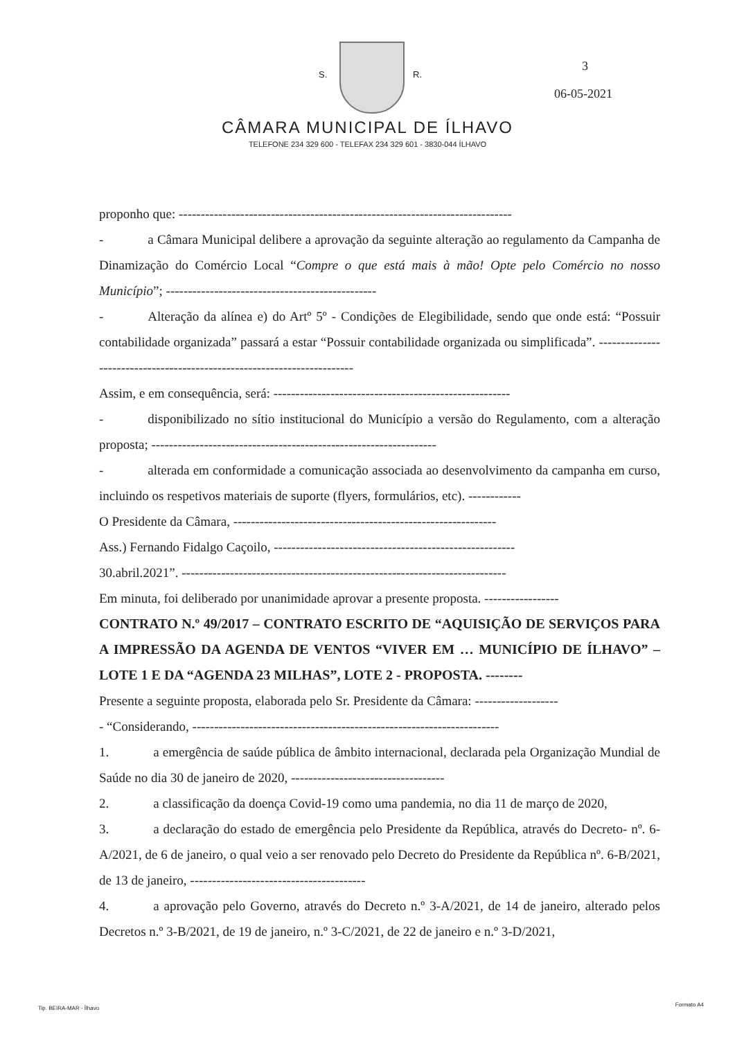S. R.
3
06-05-2021
CÂMARA MUNICIPAL DE ÍLHAVO
TELEFONE 234 329 600 - TELEFAX 234 329 601 - 3830-044 ÍLHAVO
proponho que: ----------------------------------------------------------------------------
- a Câmara Municipal delibere a aprovação da seguinte alteração ao regulamento da Campanha de Dinamização do Comércio Local “Compre o que está mais à mão! Opte pelo Comércio no nosso Município”; ------------------------------------------------
- Alteração da alínea e) do Artº 5º - Condições de Elegibilidade, sendo que onde está: “Possuir contabilidade organizada” passará a estar “Possuir contabilidade organizada ou simplificada”. ------------------------------------------------------------------------
Assim, e em consequência, será: ------------------------------------------------------
- disponibilizado no sítio institucional do Município a versão do Regulamento, com a alteração proposta; -----------------------------------------------------------------
- alterada em conformidade a comunicação associada ao desenvolvimento da campanha em curso, incluindo os respetivos materiais de suporte (flyers, formulários, etc). ------------
O Presidente da Câmara, ------------------------------------------------------------
Ass.) Fernando Fidalgo Caçoilo, -------------------------------------------------------
30.abril.2021”. --------------------------------------------------------------------------
Em minuta, foi deliberado por unanimidade aprovar a presente proposta. -----------------
CONTRATO N.º 49/2017 – CONTRATO ESCRITO DE “AQUISIÇÃO DE SERVIÇOS PARA A IMPRESSÃO DA AGENDA DE VENTOS “VIVER EM … MUNICÍPIO DE ÍLHAVO” – LOTE 1 E DA “AGENDA 23 MILHAS”, LOTE 2 - PROPOSTA. --------
Presente a seguinte proposta, elaborada pelo Sr. Presidente da Câmara: -------------------
- “Considerando, ----------------------------------------------------------------------
1. a emergência de saúde pública de âmbito internacional, declarada pela Organização Mundial de Saúde no dia 30 de janeiro de 2020, -----------------------------------
2. a classificação da doença Covid-19 como uma pandemia, no dia 11 de março de 2020,
3. a declaração do estado de emergência pelo Presidente da República, através do Decreto- nº. 6-A/2021, de 6 de janeiro, o qual veio a ser renovado pelo Decreto do Presidente da República nº. 6-B/2021, de 13 de janeiro, ----------------------------------------
4. a aprovação pelo Governo, através do Decreto n.º 3-A/2021, de 14 de janeiro, alterado pelos Decretos n.º 3-B/2021, de 19 de janeiro, n.º 3-C/2021, de 22 de janeiro e n.º 3-D/2021,
Tip. BEIRA-MAR - Ílhavo
Formato A4